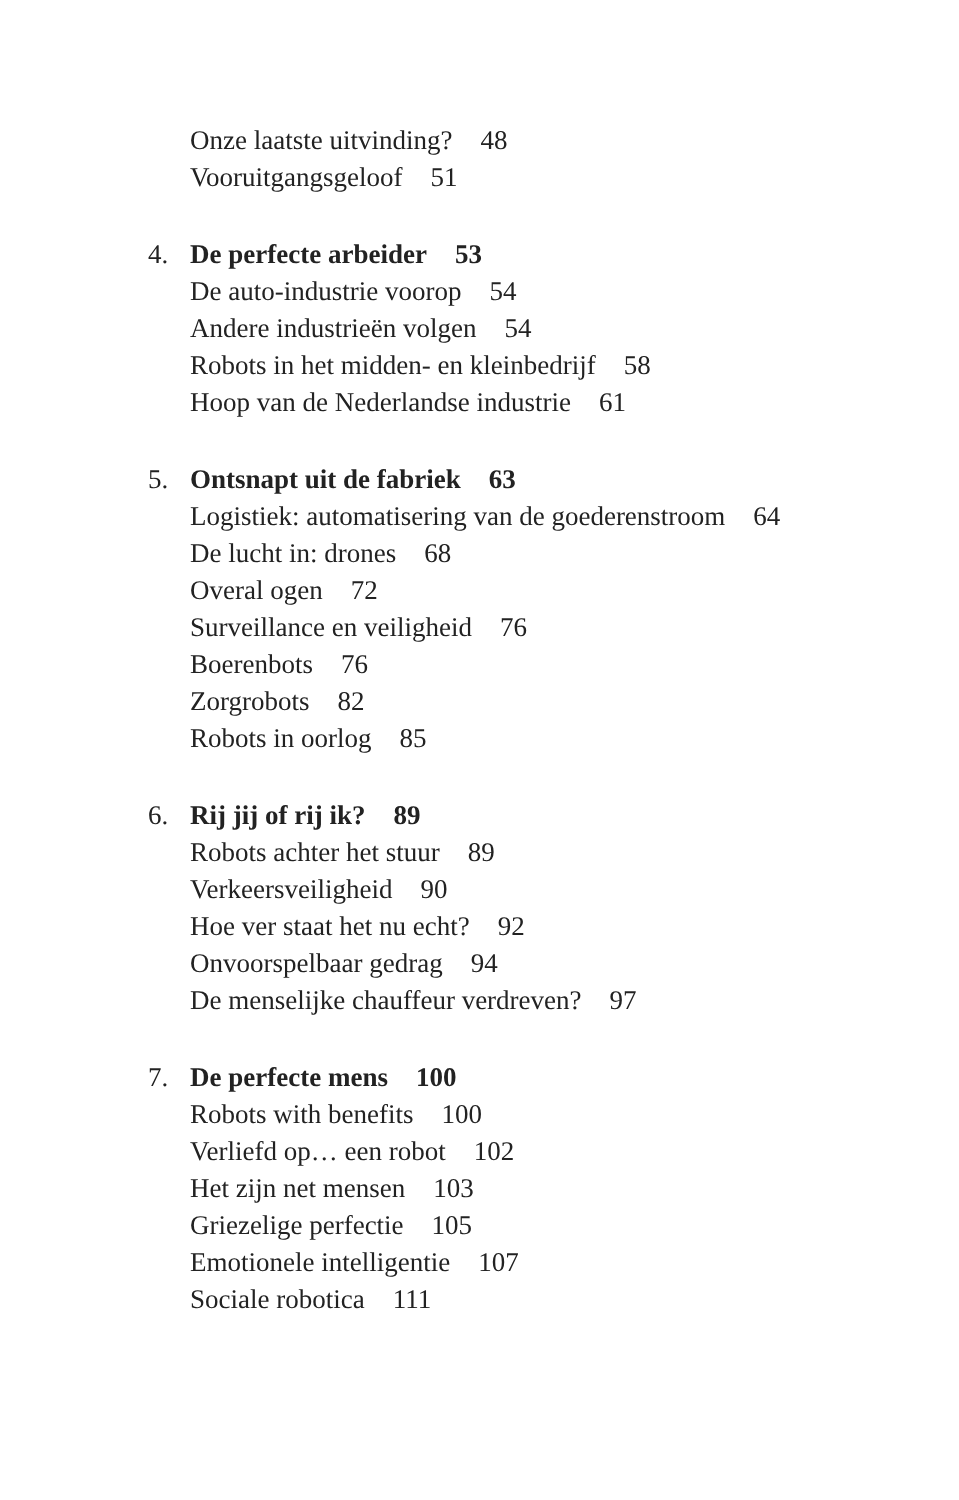Onze laatste uitvinding? 48
Vooruitgangsgeloof 51
4. De perfecte arbeider 53
De auto-industrie voorop 54
Andere industrieën volgen 54
Robots in het midden- en kleinbedrijf 58
Hoop van de Nederlandse industrie 61
5. Ontsnapt uit de fabriek 63
Logistiek: automatisering van de goederenstroom 64
De lucht in: drones 68
Overal ogen 72
Surveillance en veiligheid 76
Boerenbots 76
Zorgrobots 82
Robots in oorlog 85
6. Rij jij of rij ik? 89
Robots achter het stuur 89
Verkeersveiligheid 90
Hoe ver staat het nu echt? 92
Onvoorspelbaar gedrag 94
De menselijke chauffeur verdreven? 97
7. De perfecte mens 100
Robots with benefits 100
Verliefd op… een robot 102
Het zijn net mensen 103
Griezelige perfectie 105
Emotionele intelligentie 107
Sociale robotica 111